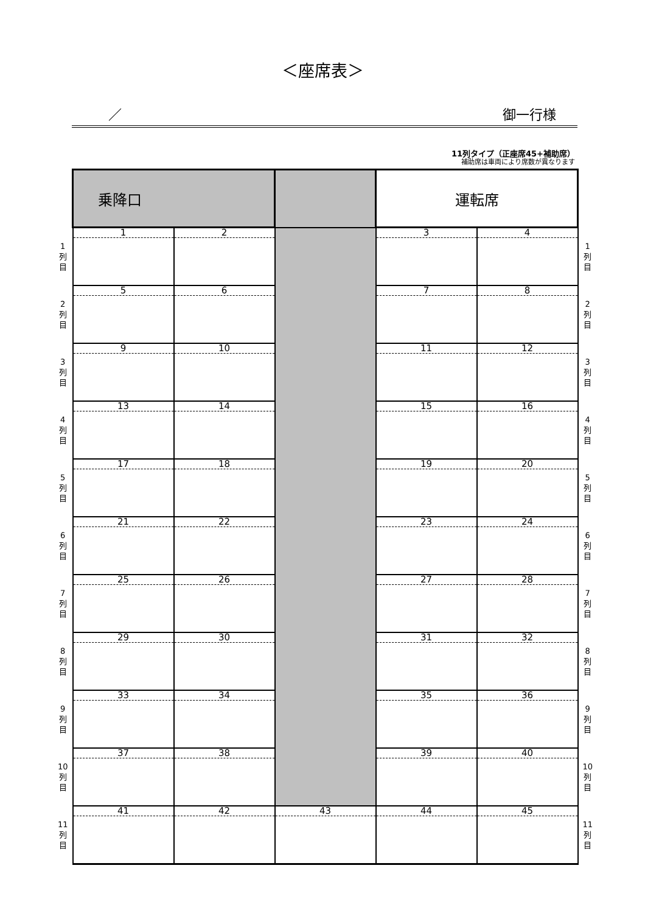＜座席表＞
／ 御一行様
11列タイプ（正座席45+補助席）
補助席は車両により席数が異なります
| | 乗降口 | | | 運転席 | | |
| 1 列 目 | 1 | 2 | | 3 | 4 | 1 列 目 |
| 2 列 目 | 5 | 6 | | 7 | 8 | 2 列 目 |
| 3 列 目 | 9 | 10 | | 11 | 12 | 3 列 目 |
| 4 列 目 | 13 | 14 | | 15 | 16 | 4 列 目 |
| 5 列 目 | 17 | 18 | | 19 | 20 | 5 列 目 |
| 6 列 目 | 21 | 22 | | 23 | 24 | 6 列 目 |
| 7 列 目 | 25 | 26 | | 27 | 28 | 7 列 目 |
| 8 列 目 | 29 | 30 | | 31 | 32 | 8 列 目 |
| 9 列 目 | 33 | 34 | | 35 | 36 | 9 列 目 |
| 10 列 目 | 37 | 38 | | 39 | 40 | 10 列 目 |
| 11 列 目 | 41 | 42 | 43 | 44 | 45 | 11 列 目 |